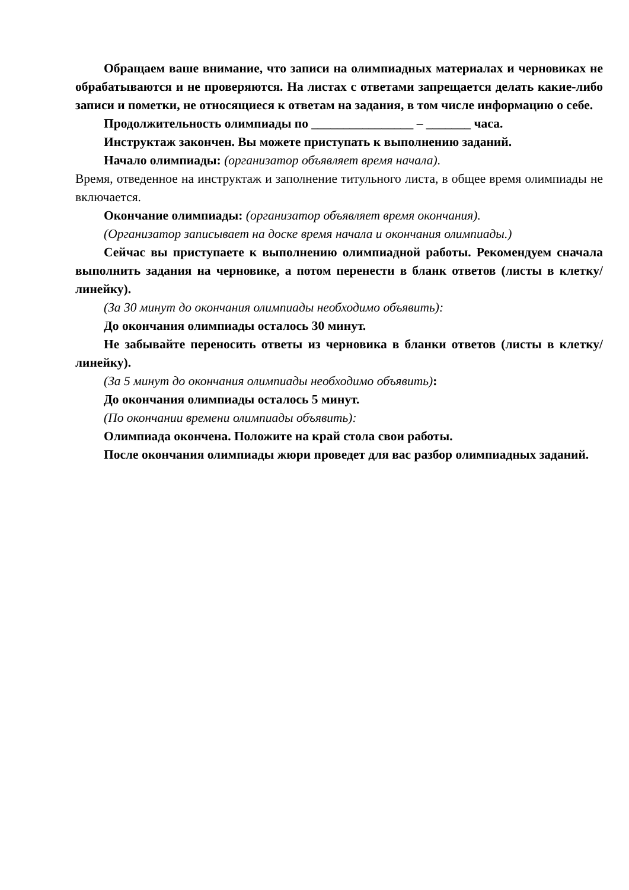Обращаем ваше внимание, что записи на олимпиадных материалах и черновиках не обрабатываются и не проверяются. На листах с ответами запрещается делать какие-либо записи и пометки, не относящиеся к ответам на задания, в том числе информацию о себе.
Продолжительность олимпиады по ________________ – _______ часа.
Инструктаж закончен. Вы можете приступать к выполнению заданий.
Начало олимпиады: (организатор объявляет время начала).
Время, отведенное на инструктаж и заполнение титульного листа, в общее время олимпиады не включается.
Окончание олимпиады: (организатор объявляет время окончания).
(Организатор записывает на доске время начала и окончания олимпиады.)
Сейчас вы приступаете к выполнению олимпиадной работы. Рекомендуем сначала выполнить задания на черновике, а потом перенести в бланк ответов (листы в клетку/линейку).
(За 30 минут до окончания олимпиады необходимо объявить):
До окончания олимпиады осталось 30 минут.
Не забывайте переносить ответы из черновика в бланки ответов (листы в клетку/линейку).
(За 5 минут до окончания олимпиады необходимо объявить):
До окончания олимпиады осталось 5 минут.
(По окончании времени олимпиады объявить):
Олимпиада окончена. Положите на край стола свои работы.
После окончания олимпиады жюри проведет для вас разбор олимпиадных заданий.